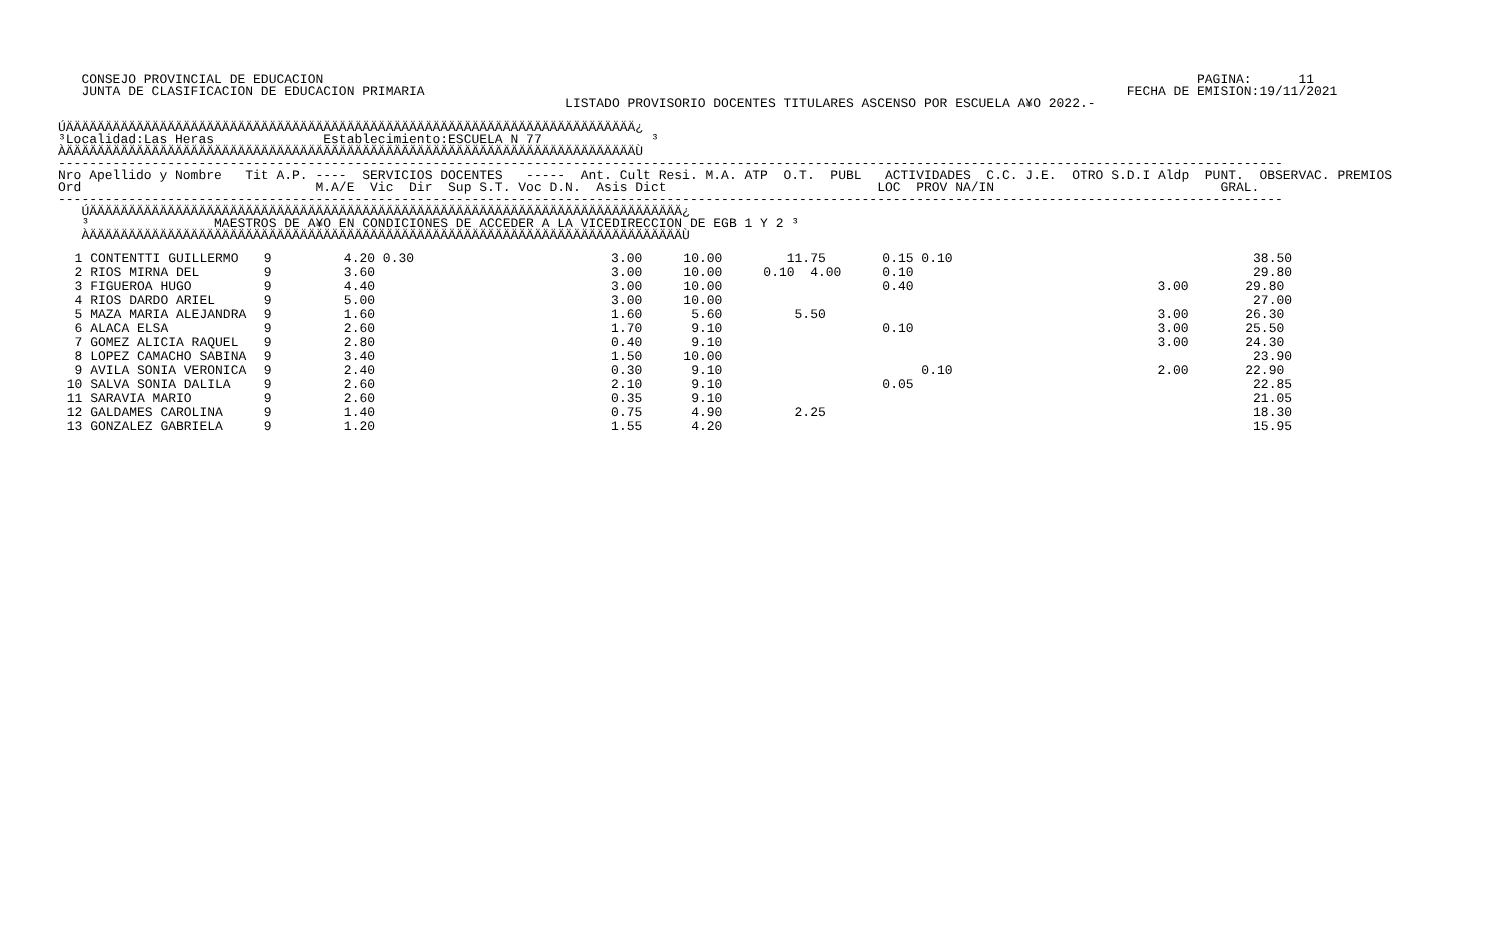CONSEJO PROVINCIAL DE EDUCACION                                                                                                                PAGINA:      11
   JUNTA DE CLASIFICACION DE EDUCACION PRIMARIA                                                                                          FECHA DE EMISION:19/11/2021
                                                                 LISTADO PROVISORIO DOCENTES TITULARES ASCENSO POR ESCUELA A¥O 2022.-

ÚÄÄÄÄÄÄÄÄÄÄÄÄÄÄÄÄÄÄÄÄÄÄÄÄÄÄÄÄÄÄÄÄÄÄÄÄÄÄÄÄÄÄÄÄÄÄÄÄÄÄÄÄÄÄÄÄÄÄÄÄÄÄÄÄÄÄÄÄÄÄÄÄÄ¿
³Localidad:Las Heras              Establecimiento:ESCUELA N 77              ³
ÀÄÄÄÄÄÄÄÄÄÄÄÄÄÄÄÄÄÄÄÄÄÄÄÄÄÄÄÄÄÄÄÄÄÄÄÄÄÄÄÄÄÄÄÄÄÄÄÄÄÄÄÄÄÄÄÄÄÄÄÄÄÄÄÄÄÄÄÄÄÄÄÄÄÙ
-------------------------------------------------------------------------------------------------------------------------------------------------------------
Nro Apellido y Nombre   Tit A.P. ----  SERVICIOS DOCENTES   -----  Ant. Cult Resi. M.A. ATP  O.T.  PUBL   ACTIVIDADES  C.C. J.E.  OTRO S.D.I Aldp  PUNT.  OBSERVAC. PREMIOS
Ord                              M.A/E  Vic  Dir  Sup S.T. Voc D.N.  Asis Dict                           LOC  PROV NA/IN                             GRAL.
-------------------------------------------------------------------------------------------------------------------------------------------------------------
   ÚÄÄÄÄÄÄÄÄÄÄÄÄÄÄÄÄÄÄÄÄÄÄÄÄÄÄÄÄÄÄÄÄÄÄÄÄÄÄÄÄÄÄÄÄÄÄÄÄÄÄÄÄÄÄÄÄÄÄÄÄÄÄÄÄÄÄÄÄÄÄÄÄÄÄÄÄ¿
   ³                MAESTROS DE A¥O EN CONDICIONES DE ACCEDER A LA VICEDIRECCION DE EGB 1 Y 2 ³
   ÀÄÄÄÄÄÄÄÄÄÄÄÄÄÄÄÄÄÄÄÄÄÄÄÄÄÄÄÄÄÄÄÄÄÄÄÄÄÄÄÄÄÄÄÄÄÄÄÄÄÄÄÄÄÄÄÄÄÄÄÄÄÄÄÄÄÄÄÄÄÄÄÄÄÄÄÄÙ
| Listado | | | | | | | | |
| --- | --- | --- | --- | --- | --- | --- | --- | --- |
| 1 CONTENTTI GUILLERMO | 9 | 4.20 0.30 | 3.00 | 10.00 | 11.75 | 0.15 0.10 | | 38.50 |
| 2 RIOS MIRNA DEL | 9 | 3.60 | 3.00 | 10.00 | 0.10 4.00 | 0.10 | | 29.80 |
| 3 FIGUEROA HUGO | 9 | 4.40 | 3.00 | 10.00 | | 0.40 | 3.00 | 29.80 |
| 4 RIOS DARDO ARIEL | 9 | 5.00 | 3.00 | 10.00 | | | | 27.00 |
| 5 MAZA MARIA ALEJANDRA | 9 | 1.60 | 1.60 | 5.60 | 5.50 | | 3.00 | 26.30 |
| 6 ALACA ELSA | 9 | 2.60 | 1.70 | 9.10 | | 0.10 | 3.00 | 25.50 |
| 7 GOMEZ ALICIA RAQUEL | 9 | 2.80 | 0.40 | 9.10 | | | 3.00 | 24.30 |
| 8 LOPEZ CAMACHO SABINA | 9 | 3.40 | 1.50 | 10.00 | | | | 23.90 |
| 9 AVILA SONIA VERONICA | 9 | 2.40 | 0.30 | 9.10 | | 0.10 | 2.00 | 22.90 |
| 10 SALVA SONIA DALILA | 9 | 2.60 | 2.10 | 9.10 | | 0.05 | | 22.85 |
| 11 SARAVIA MARIO | 9 | 2.60 | 0.35 | 9.10 | | | | 21.05 |
| 12 GALDAMES CAROLINA | 9 | 1.40 | 0.75 | 4.90 | 2.25 | | | 18.30 |
| 13 GONZALEZ GABRIELA | 9 | 1.20 | 1.55 | 4.20 | | | | 15.95 |